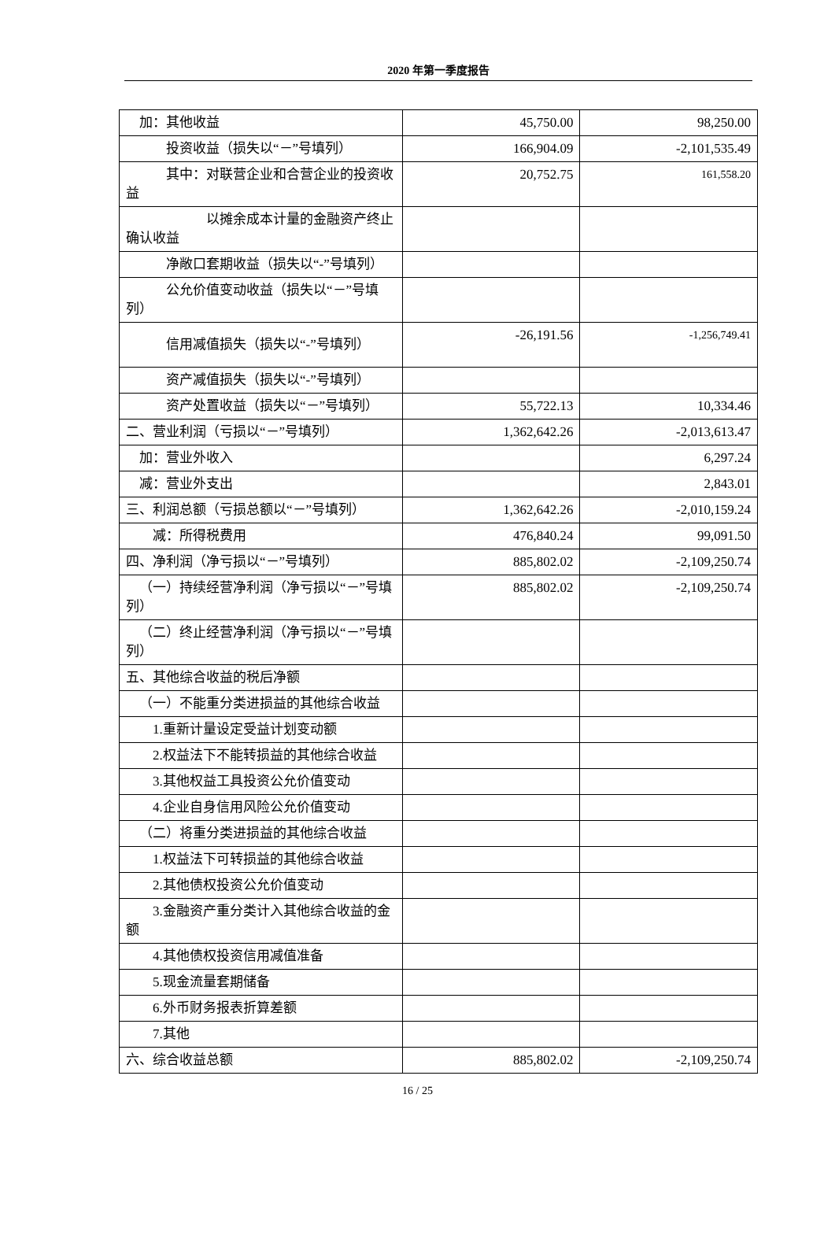2020 年第一季度报告
| 加：其他收益 | 45,750.00 | 98,250.00 |
| 投资收益（损失以“－”号填列） | 166,904.09 | -2,101,535.49 |
| 其中：对联营企业和合营企业的投资收益 | 20,752.75 | 161,558.20 |
| 以摊余成本计量的金融资产终止确认收益 | | |
| 净敞口套期收益（损失以“-”号填列） | | |
| 公允价值变动收益（损失以“－”号填列） | | |
| 信用减值损失（损失以“-”号填列） | -26,191.56 | -1,256,749.41 |
| 资产减值损失（损失以“-”号填列） | | |
| 资产处置收益（损失以“－”号填列） | 55,722.13 | 10,334.46 |
| 二、营业利润（亏损以“－”号填列） | 1,362,642.26 | -2,013,613.47 |
| 加：营业外收入 | | 6,297.24 |
| 减：营业外支出 | | 2,843.01 |
| 三、利润总额（亏损总额以“－”号填列） | 1,362,642.26 | -2,010,159.24 |
| 减：所得税费用 | 476,840.24 | 99,091.50 |
| 四、净利润（净亏损以“－”号填列） | 885,802.02 | -2,109,250.74 |
| （一）持续经营净利润（净亏损以“－”号填列） | 885,802.02 | -2,109,250.74 |
| （二）终止经营净利润（净亏损以“－”号填列） | | |
| 五、其他综合收益的税后净额 | | |
| （一）不能重分类进损益的其他综合收益 | | |
| 1.重新计量设定受益计划变动额 | | |
| 2.权益法下不能转损益的其他综合收益 | | |
| 3.其他权益工具投资公允价值变动 | | |
| 4.企业自身信用风险公允价值变动 | | |
| （二）将重分类进损益的其他综合收益 | | |
| 1.权益法下可转损益的其他综合收益 | | |
| 2.其他债权投资公允价值变动 | | |
| 3.金融资产重分类计入其他综合收益的金额 | | |
| 4.其他债权投资信用减值准备 | | |
| 5.现金流量套期储备 | | |
| 6.外币财务报表折算差额 | | |
| 7.其他 | | |
| 六、综合收益总额 | 885,802.02 | -2,109,250.74 |
16 / 25